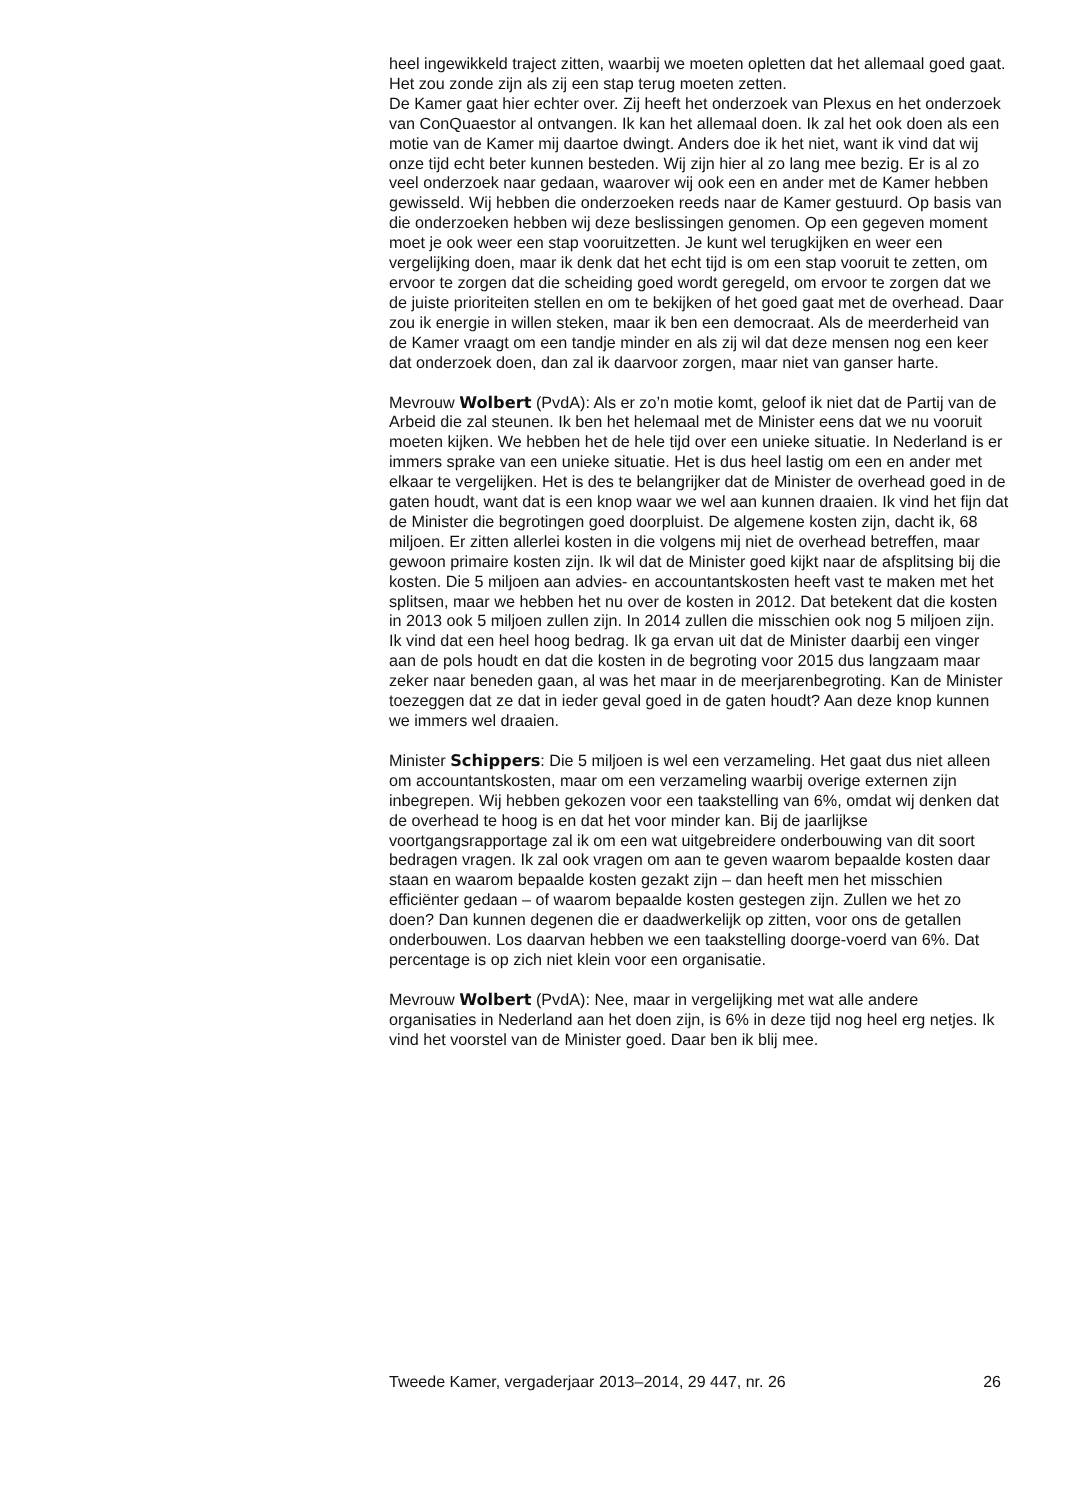heel ingewikkeld traject zitten, waarbij we moeten opletten dat het allemaal goed gaat. Het zou zonde zijn als zij een stap terug moeten zetten.
De Kamer gaat hier echter over. Zij heeft het onderzoek van Plexus en het onderzoek van ConQuaestor al ontvangen. Ik kan het allemaal doen. Ik zal het ook doen als een motie van de Kamer mij daartoe dwingt. Anders doe ik het niet, want ik vind dat wij onze tijd echt beter kunnen besteden. Wij zijn hier al zo lang mee bezig. Er is al zo veel onderzoek naar gedaan, waarover wij ook een en ander met de Kamer hebben gewisseld. Wij hebben die onderzoeken reeds naar de Kamer gestuurd. Op basis van die onderzoeken hebben wij deze beslissingen genomen. Op een gegeven moment moet je ook weer een stap vooruitzetten. Je kunt wel terugkijken en weer een vergelijking doen, maar ik denk dat het echt tijd is om een stap vooruit te zetten, om ervoor te zorgen dat die scheiding goed wordt geregeld, om ervoor te zorgen dat we de juiste prioriteiten stellen en om te bekijken of het goed gaat met de overhead. Daar zou ik energie in willen steken, maar ik ben een democraat. Als de meerderheid van de Kamer vraagt om een tandje minder en als zij wil dat deze mensen nog een keer dat onderzoek doen, dan zal ik daarvoor zorgen, maar niet van ganser harte.
Mevrouw Wolbert (PvdA): Als er zo’n motie komt, geloof ik niet dat de Partij van de Arbeid die zal steunen. Ik ben het helemaal met de Minister eens dat we nu vooruit moeten kijken. We hebben het de hele tijd over een unieke situatie. In Nederland is er immers sprake van een unieke situatie. Het is dus heel lastig om een en ander met elkaar te vergelijken. Het is des te belangrijker dat de Minister de overhead goed in de gaten houdt, want dat is een knop waar we wel aan kunnen draaien. Ik vind het fijn dat de Minister die begrotingen goed doorpluist. De algemene kosten zijn, dacht ik, 68 miljoen. Er zitten allerlei kosten in die volgens mij niet de overhead betreffen, maar gewoon primaire kosten zijn. Ik wil dat de Minister goed kijkt naar de afsplitsing bij die kosten. Die 5 miljoen aan advies- en accountantskosten heeft vast te maken met het splitsen, maar we hebben het nu over de kosten in 2012. Dat betekent dat die kosten in 2013 ook 5 miljoen zullen zijn. In 2014 zullen die misschien ook nog 5 miljoen zijn. Ik vind dat een heel hoog bedrag. Ik ga ervan uit dat de Minister daarbij een vinger aan de pols houdt en dat die kosten in de begroting voor 2015 dus langzaam maar zeker naar beneden gaan, al was het maar in de meerjarenbegroting. Kan de Minister toezeggen dat ze dat in ieder geval goed in de gaten houdt? Aan deze knop kunnen we immers wel draaien.
Minister Schippers: Die 5 miljoen is wel een verzameling. Het gaat dus niet alleen om accountantskosten, maar om een verzameling waarbij overige externen zijn inbegrepen. Wij hebben gekozen voor een taakstelling van 6%, omdat wij denken dat de overhead te hoog is en dat het voor minder kan. Bij de jaarlijkse voortgangsrapportage zal ik om een wat uitgebreidere onderbouwing van dit soort bedragen vragen. Ik zal ook vragen om aan te geven waarom bepaalde kosten daar staan en waarom bepaalde kosten gezakt zijn – dan heeft men het misschien efficiënter gedaan – of waarom bepaalde kosten gestegen zijn. Zullen we het zo doen? Dan kunnen degenen die er daadwerkelijk op zitten, voor ons de getallen onderbouwen. Los daarvan hebben we een taakstelling doorge-voerd van 6%. Dat percentage is op zich niet klein voor een organisatie.
Mevrouw Wolbert (PvdA): Nee, maar in vergelijking met wat alle andere organisaties in Nederland aan het doen zijn, is 6% in deze tijd nog heel erg netjes. Ik vind het voorstel van de Minister goed. Daar ben ik blij mee.
Tweede Kamer, vergaderjaar 2013–2014, 29 447, nr. 26 26